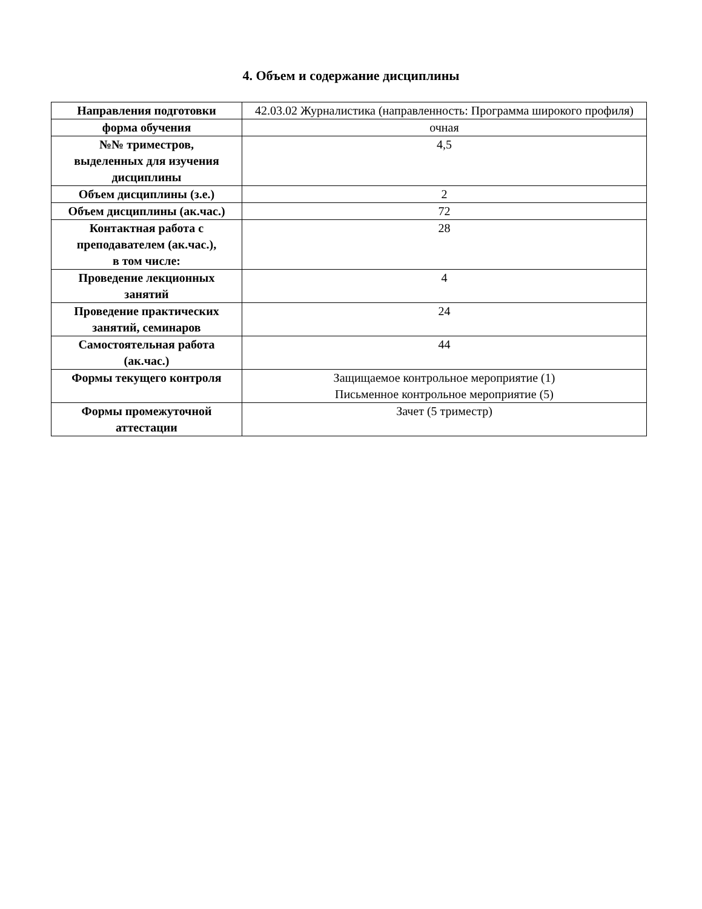4. Объем и содержание дисциплины
| Направления подготовки | 42.03.02 Журналистика (направленность: Программа широкого профиля) |
| форма обучения | очная |
| №№ триместров, выделенных для изучения дисциплины | 4,5 |
| Объем дисциплины (з.е.) | 2 |
| Объем дисциплины (ак.час.) | 72 |
| Контактная работа с преподавателем (ак.час.), в том числе: | 28 |
| Проведение лекционных занятий | 4 |
| Проведение практических занятий, семинаров | 24 |
| Самостоятельная работа (ак.час.) | 44 |
| Формы текущего контроля | Защищаемое контрольное мероприятие (1) Письменное контрольное мероприятие (5) |
| Формы промежуточной аттестации | Зачет (5 триместр) |